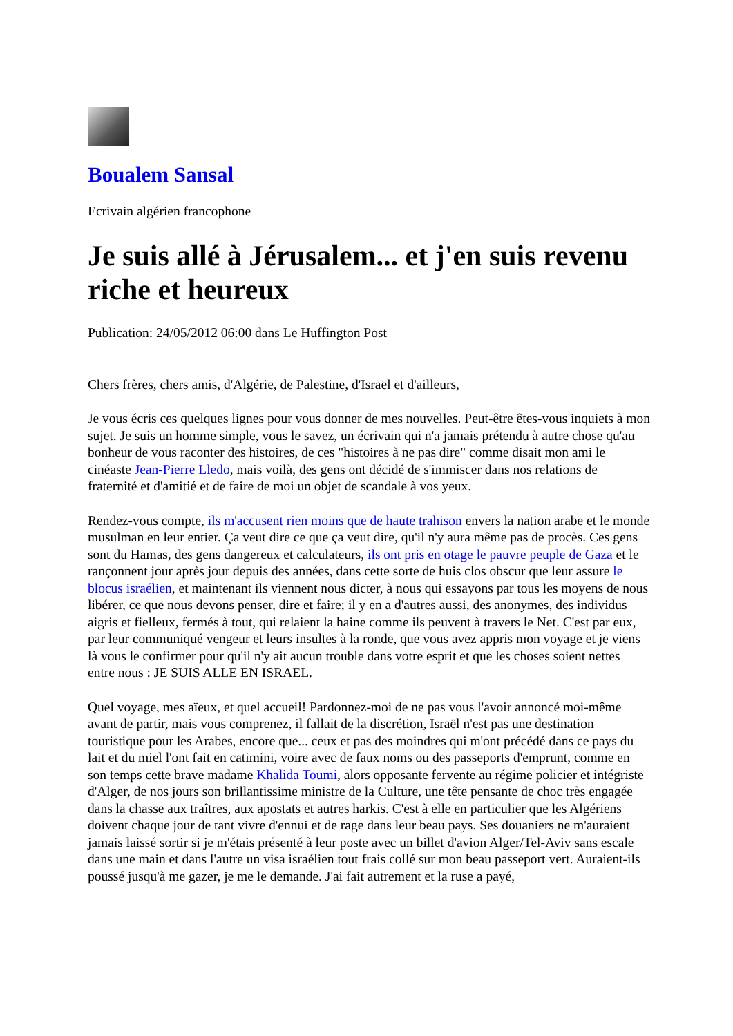Boualem Sansal
Ecrivain algérien francophone
Je suis allé à Jérusalem... et j'en suis revenu riche et heureux
Publication: 24/05/2012 06:00 dans Le Huffington Post
Chers frères, chers amis, d'Algérie, de Palestine, d'Israël et d'ailleurs,
Je vous écris ces quelques lignes pour vous donner de mes nouvelles. Peut-être êtes-vous inquiets à mon sujet. Je suis un homme simple, vous le savez, un écrivain qui n'a jamais prétendu à autre chose qu'au bonheur de vous raconter des histoires, de ces "histoires à ne pas dire" comme disait mon ami le cinéaste Jean-Pierre Lledo, mais voilà, des gens ont décidé de s'immiscer dans nos relations de fraternité et d'amitié et de faire de moi un objet de scandale à vos yeux.
Rendez-vous compte, ils m'accusent rien moins que de haute trahison envers la nation arabe et le monde musulman en leur entier. Ça veut dire ce que ça veut dire, qu'il n'y aura même pas de procès. Ces gens sont du Hamas, des gens dangereux et calculateurs, ils ont pris en otage le pauvre peuple de Gaza et le rançonnent jour après jour depuis des années, dans cette sorte de huis clos obscur que leur assure le blocus israélien, et maintenant ils viennent nous dicter, à nous qui essayons par tous les moyens de nous libérer, ce que nous devons penser, dire et faire; il y en a d'autres aussi, des anonymes, des individus aigris et fielleux, fermés à tout, qui relaient la haine comme ils peuvent à travers le Net. C'est par eux, par leur communiqué vengeur et leurs insultes à la ronde, que vous avez appris mon voyage et je viens là vous le confirmer pour qu'il n'y ait aucun trouble dans votre esprit et que les choses soient nettes entre nous : JE SUIS ALLE EN ISRAEL.
Quel voyage, mes aïeux, et quel accueil! Pardonnez-moi de ne pas vous l'avoir annoncé moi-même avant de partir, mais vous comprenez, il fallait de la discrétion, Israël n'est pas une destination touristique pour les Arabes, encore que... ceux et pas des moindres qui m'ont précédé dans ce pays du lait et du miel l'ont fait en catimini, voire avec de faux noms ou des passeports d'emprunt, comme en son temps cette brave madame Khalida Toumi, alors opposante fervente au régime policier et intégriste d'Alger, de nos jours son brillantissime ministre de la Culture, une tête pensante de choc très engagée dans la chasse aux traîtres, aux apostats et autres harkis. C'est à elle en particulier que les Algériens doivent chaque jour de tant vivre d'ennui et de rage dans leur beau pays. Ses douaniers ne m'auraient jamais laissé sortir si je m'étais présenté à leur poste avec un billet d'avion Alger/Tel-Aviv sans escale dans une main et dans l'autre un visa israélien tout frais collé sur mon beau passeport vert. Auraient-ils poussé jusqu'à me gazer, je me le demande. J'ai fait autrement et la ruse a payé,